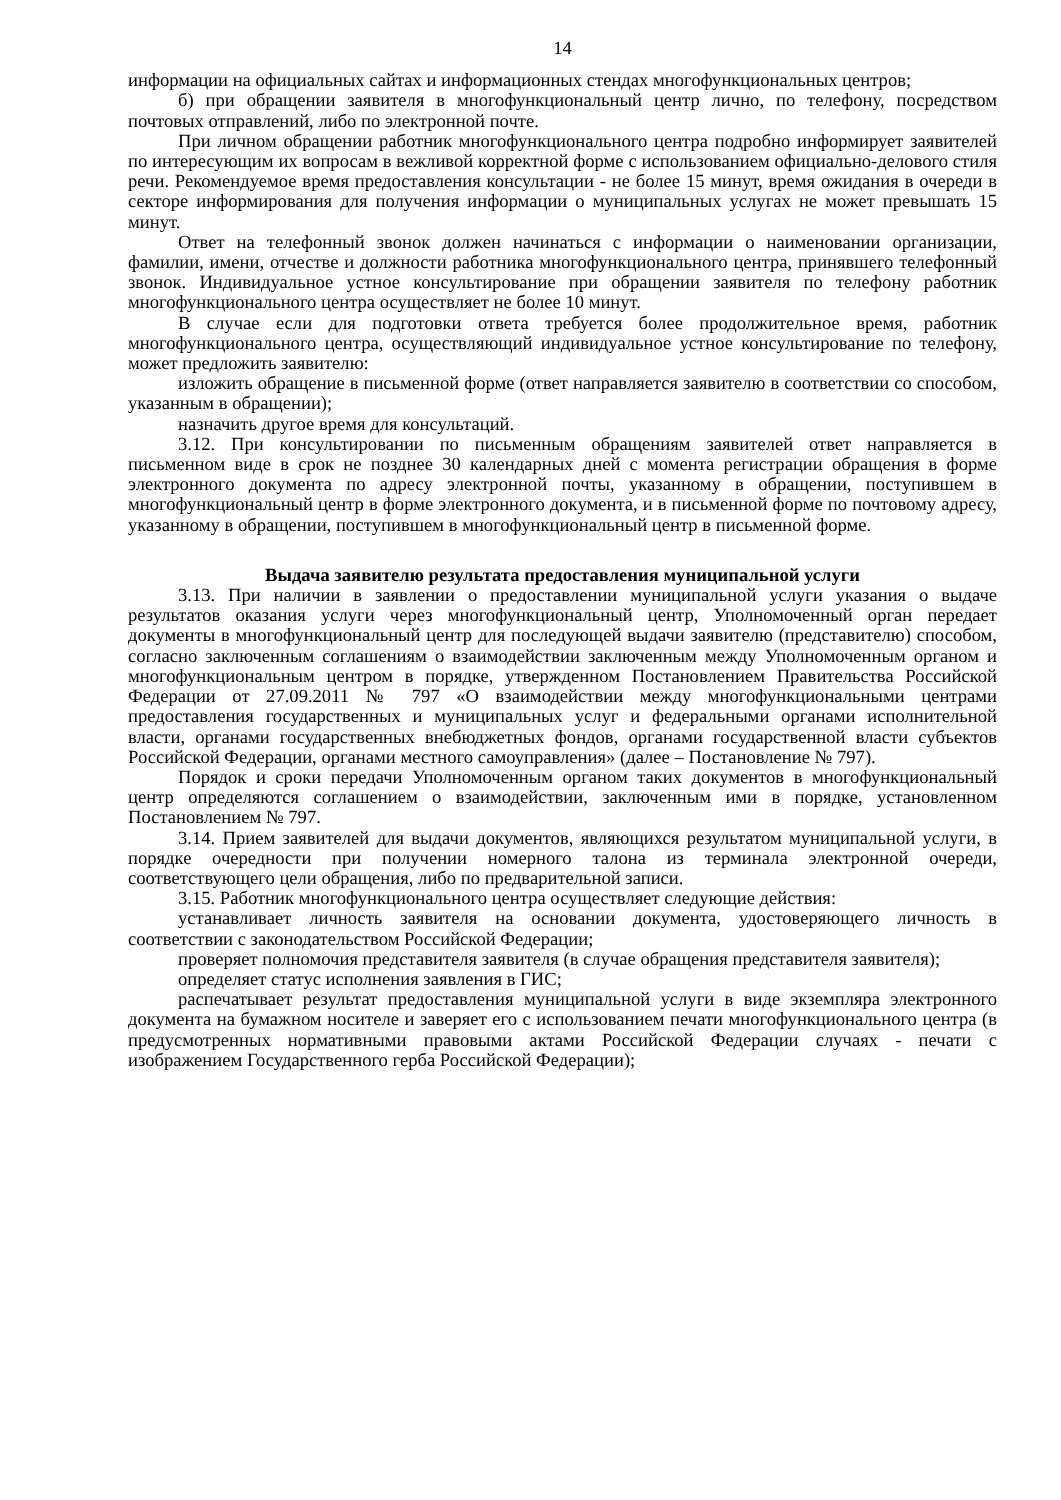14
информации на официальных сайтах и информационных стендах многофункциональных центров;
б) при обращении заявителя в многофункциональный центр лично, по телефону, посредством почтовых отправлений, либо по электронной почте.
При личном обращении работник многофункционального центра подробно информирует заявителей по интересующим их вопросам в вежливой корректной форме с использованием официально-делового стиля речи. Рекомендуемое время предоставления консультации - не более 15 минут, время ожидания в очереди в секторе информирования для получения информации о муниципальных услугах не может превышать 15 минут.
Ответ на телефонный звонок должен начинаться с информации о наименовании организации, фамилии, имени, отчестве и должности работника многофункционального центра, принявшего телефонный звонок. Индивидуальное устное консультирование при обращении заявителя по телефону работник многофункционального центра осуществляет не более 10 минут.
В случае если для подготовки ответа требуется более продолжительное время, работник многофункционального центра, осуществляющий индивидуальное устное консультирование по телефону, может предложить заявителю:
изложить обращение в письменной форме (ответ направляется заявителю в соответствии со способом, указанным в обращении);
назначить другое время для консультаций.
3.12. При консультировании по письменным обращениям заявителей ответ направляется в письменном виде в срок не позднее 30 календарных дней с момента регистрации обращения в форме электронного документа по адресу электронной почты, указанному в обращении, поступившем в многофункциональный центр в форме электронного документа, и в письменной форме по почтовому адресу, указанному в обращении, поступившем в многофункциональный центр в письменной форме.
Выдача заявителю результата предоставления муниципальной услуги
3.13. При наличии в заявлении о предоставлении муниципальной услуги указания о выдаче результатов оказания услуги через многофункциональный центр, Уполномоченный орган передает документы в многофункциональный центр для последующей выдачи заявителю (представителю) способом, согласно заключенным соглашениям о взаимодействии заключенным между Уполномоченным органом и многофункциональным центром в порядке, утвержденном Постановлением Правительства Российской Федерации от 27.09.2011 № 797 «О взаимодействии между многофункциональными центрами предоставления государственных и муниципальных услуг и федеральными органами исполнительной власти, органами государственных внебюджетных фондов, органами государственной власти субъектов Российской Федерации, органами местного самоуправления» (далее – Постановление № 797).
Порядок и сроки передачи Уполномоченным органом таких документов в многофункциональный центр определяются соглашением о взаимодействии, заключенным ими в порядке, установленном Постановлением № 797.
3.14. Прием заявителей для выдачи документов, являющихся результатом муниципальной услуги, в порядке очередности при получении номерного талона из терминала электронной очереди, соответствующего цели обращения, либо по предварительной записи.
3.15. Работник многофункционального центра осуществляет следующие действия:
устанавливает личность заявителя на основании документа, удостоверяющего личность в соответствии с законодательством Российской Федерации;
проверяет полномочия представителя заявителя (в случае обращения представителя заявителя);
определяет статус исполнения заявления в ГИС;
распечатывает результат предоставления муниципальной услуги в виде экземпляра электронного документа на бумажном носителе и заверяет его с использованием печати многофункционального центра (в предусмотренных нормативными правовыми актами Российской Федерации случаях - печати с изображением Государственного герба Российской Федерации);